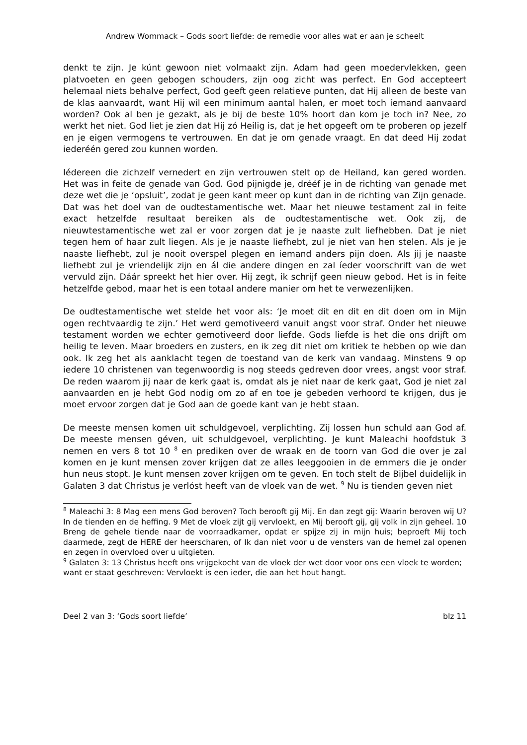Andrew Wommack – Gods soort liefde: de remedie voor alles wat er aan je scheelt
denkt te zijn. Je kúnt gewoon niet volmaakt zijn. Adam had geen moedervlekken, geen platvoeten en geen gebogen schouders, zijn oog zicht was perfect. En God accepteert helemaal niets behalve perfect, God geeft geen relatieve punten, dat Hij alleen de beste van de klas aanvaardt, want Hij wil een minimum aantal halen, er moet toch íemand aanvaard worden? Ook al ben je gezakt, als je bij de beste 10% hoort dan kom je toch in? Nee, zo werkt het niet. God liet je zien dat Hij zó Heilig is, dat je het opgeeft om te proberen op jezelf en je eigen vermogens te vertrouwen. En dat je om genade vraagt. En dat deed Hij zodat iederéén gered zou kunnen worden.
Iédereen die zichzelf vernedert en zijn vertrouwen stelt op de Heiland, kan gered worden. Het was in feite de genade van God. God pijnigde je, drééf je in de richting van genade met deze wet die je ‘opsluit’, zodat je geen kant meer op kunt dan in de richting van Zijn genade. Dat was het doel van de oudtestamentische wet. Maar het nieuwe testament zal in feite exact hetzelfde resultaat bereiken als de oudtestamentische wet. Ook zij, de nieuwtestamentische wet zal er voor zorgen dat je je naaste zult liefhebben. Dat je niet tegen hem of haar zult liegen. Als je je naaste liefhebt, zul je niet van hen stelen. Als je je naaste liefhebt, zul je nooit overspel plegen en iemand anders pijn doen. Als jij je naaste liefhebt zul je vriendelijk zijn en ál die andere dingen en zal íeder voorschrift van de wet vervuld zijn. Dáár spreekt het hier over. Hij zegt, ik schrijf geen nieuw gebod. Het is in feite hetzelfde gebod, maar het is een totaal andere manier om het te verwezenlijken.
De oudtestamentische wet stelde het voor als: ‘Je moet dit en dit en dit doen om in Mijn ogen rechtvaardig te zijn.’ Het werd gemotiveerd vanuit angst voor straf. Onder het nieuwe testament worden we echter gemotiveerd door liefde. Gods liefde is het die ons drijft om heilig te leven. Maar broeders en zusters, en ik zeg dit niet om kritiek te hebben op wie dan ook. Ik zeg het als aanklacht tegen de toestand van de kerk van vandaag. Minstens 9 op iedere 10 christenen van tegenwoordig is nog steeds gedreven door vrees, angst voor straf. De reden waarom jij naar de kerk gaat is, omdat als je niet naar de kerk gaat, God je niet zal aanvaarden en je hebt God nodig om zo af en toe je gebeden verhoord te krijgen, dus je moet ervoor zorgen dat je God aan de goede kant van je hebt staan.
De meeste mensen komen uit schuldgevoel, verplichting. Zij lossen hun schuld aan God af. De meeste mensen géven, uit schuldgevoel, verplichting. Je kunt Maleachi hoofdstuk 3 nemen en vers 8 tot 10 <sup>8</sup> en prediken over de wraak en de toorn van God die over je zal komen en je kunt mensen zover krijgen dat ze alles leeggooien in de emmers die je onder hun neus stopt. Je kunt mensen zover krijgen om te geven. En toch stelt de Bijbel duidelijk in Galaten 3 dat Christus je verlóst heeft van de vloek van de wet. <sup>9</sup> Nu is tienden geven niet
<sup>8</sup> Maleachi 3: 8 Mag een mens God beroven? Toch berooft gij Mij. En dan zegt gij: Waarin beroven wij U? In de tienden en de heffing. 9 Met de vloek zijt gij vervloekt, en Mij berooft gij, gij volk in zijn geheel. 10 Breng de gehele tiende naar de voorraadkamer, opdat er spijze zij in mijn huis; beproeft Mij toch daarmede, zegt de HERE der heerscharen, of Ik dan niet voor u de vensters van de hemel zal openen en zegen in overvloed over u uitgieten.
<sup>9</sup> Galaten 3: 13 Christus heeft ons vrijgekocht van de vloek der wet door voor ons een vloek te worden; want er staat geschreven: Vervloekt is een ieder, die aan het hout hangt.
Deel 2 van 3: ‘Gods soort liefde’ blz 11